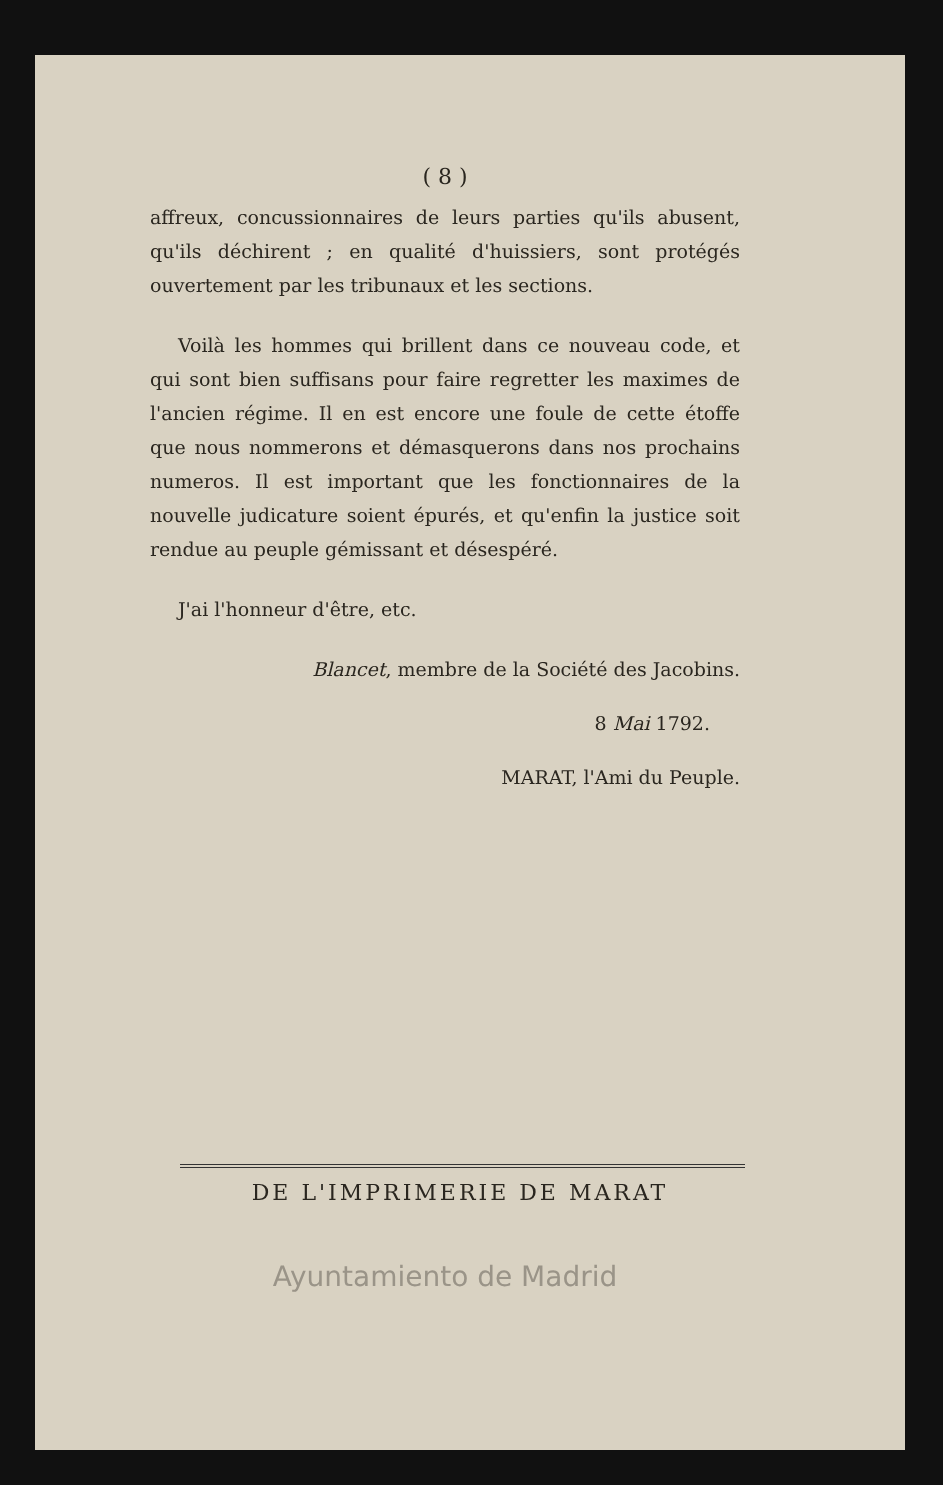( 8 )
affreux, concussionnaires de leurs parties qu'ils abusent, qu'ils déchirent ; en qualité d'huissiers, sont protégés ouvertement par les tribunaux et les sections.
Voilà les hommes qui brillent dans ce nouveau code, et qui sont bien suffisans pour faire regretter les maximes de l'ancien régime. Il en est encore une foule de cette étoffe que nous nommerons et démasquerons dans nos prochains numeros. Il est important que les fonctionnaires de la nouvelle judicature soient épurés, et qu'enfin la justice soit rendue au peuple gémissant et désespéré.
J'ai l'honneur d'être, etc.
Blancet, membre de la Société des Jacobins.
8 Mai 1792.
MARAT, l'Ami du Peuple.
DE L'IMPRIMERIE DE MARAT
Ayuntamiento de Madrid